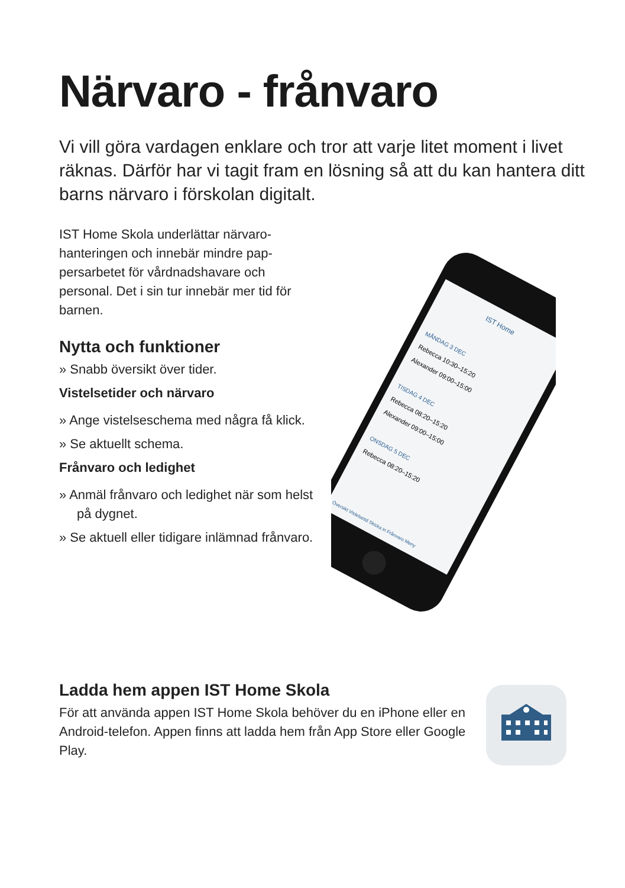Närvaro - frånvaro
Vi vill göra vardagen enklare och tror att varje litet moment i livet räknas. Därför har vi tagit fram en lösning så att du kan hantera ditt barns närvaro i förskolan digitalt.
IST Home Skola underlättar närvaro-hanteringen och innebär mindre pap-persarbetet för vårdnadshavare och personal. Det i sin tur innebär mer tid för barnen.
Nytta och funktioner
» Snabb översikt över tider.
Vistelsetider och närvaro
» Ange vistelseschema med några få klick.
» Se aktuellt schema.
Frånvaro och ledighet
» Anmäl frånvaro och ledighet när som helst på dygnet.
» Se aktuell eller tidigare inlämnad frånvaro.
IST Home
MÅNDAG 3 DEC
Rebecca 10:30–15:20
Alexander 09:00–15:00
TISDAG 4 DEC
Rebecca 08:20–15:20
Alexander 09:00–15:00
ONSDAG 5 DEC
Rebecca 08:20–15:20
Översikt Vistelsetid Skicka in Frånvaro Meny
Ladda hem appen IST Home Skola
För att använda appen IST Home Skola behöver du en iPhone eller en Android-telefon. Appen finns att ladda hem från App Store eller Google Play.